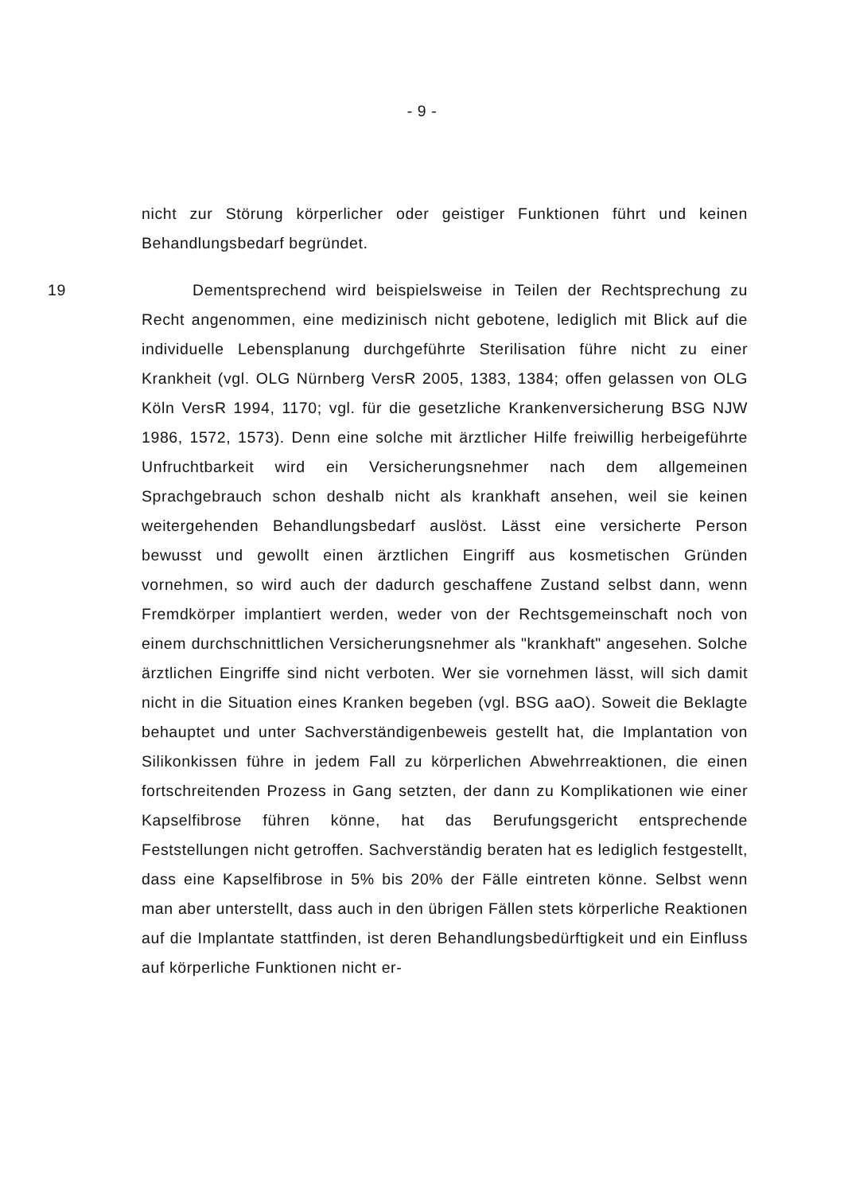- 9 -
nicht zur Störung körperlicher oder geistiger Funktionen führt und keinen Behandlungsbedarf begründet.
19 Dementsprechend wird beispielsweise in Teilen der Rechtsprechung zu Recht angenommen, eine medizinisch nicht gebotene, lediglich mit Blick auf die individuelle Lebensplanung durchgeführte Sterilisation führe nicht zu einer Krankheit (vgl. OLG Nürnberg VersR 2005, 1383, 1384; offen gelassen von OLG Köln VersR 1994, 1170; vgl. für die gesetzliche Krankenversicherung BSG NJW 1986, 1572, 1573). Denn eine solche mit ärztlicher Hilfe freiwillig herbeigeführte Unfruchtbarkeit wird ein Versicherungsnehmer nach dem allgemeinen Sprachgebrauch schon deshalb nicht als krankhaft ansehen, weil sie keinen weitergehenden Behandlungsbedarf auslöst. Lässt eine versicherte Person bewusst und gewollt einen ärztlichen Eingriff aus kosmetischen Gründen vornehmen, so wird auch der dadurch geschaffene Zustand selbst dann, wenn Fremdkörper implantiert werden, weder von der Rechtsgemeinschaft noch von einem durchschnittlichen Versicherungsnehmer als "krankhaft" angesehen. Solche ärztlichen Eingriffe sind nicht verboten. Wer sie vornehmen lässt, will sich damit nicht in die Situation eines Kranken begeben (vgl. BSG aaO). Soweit die Beklagte behauptet und unter Sachverständigenbeweis gestellt hat, die Implantation von Silikonkissen führe in jedem Fall zu körperlichen Abwehrreaktionen, die einen fortschreitenden Prozess in Gang setzten, der dann zu Komplikationen wie einer Kapselfibrose führen könne, hat das Berufungsgericht entsprechende Feststellungen nicht getroffen. Sachverständig beraten hat es lediglich festgestellt, dass eine Kapselfibrose in 5% bis 20% der Fälle eintreten könne. Selbst wenn man aber unterstellt, dass auch in den übrigen Fällen stets körperliche Reaktionen auf die Implantate stattfinden, ist deren Behandlungsbedürftigkeit und ein Einfluss auf körperliche Funktionen nicht er-